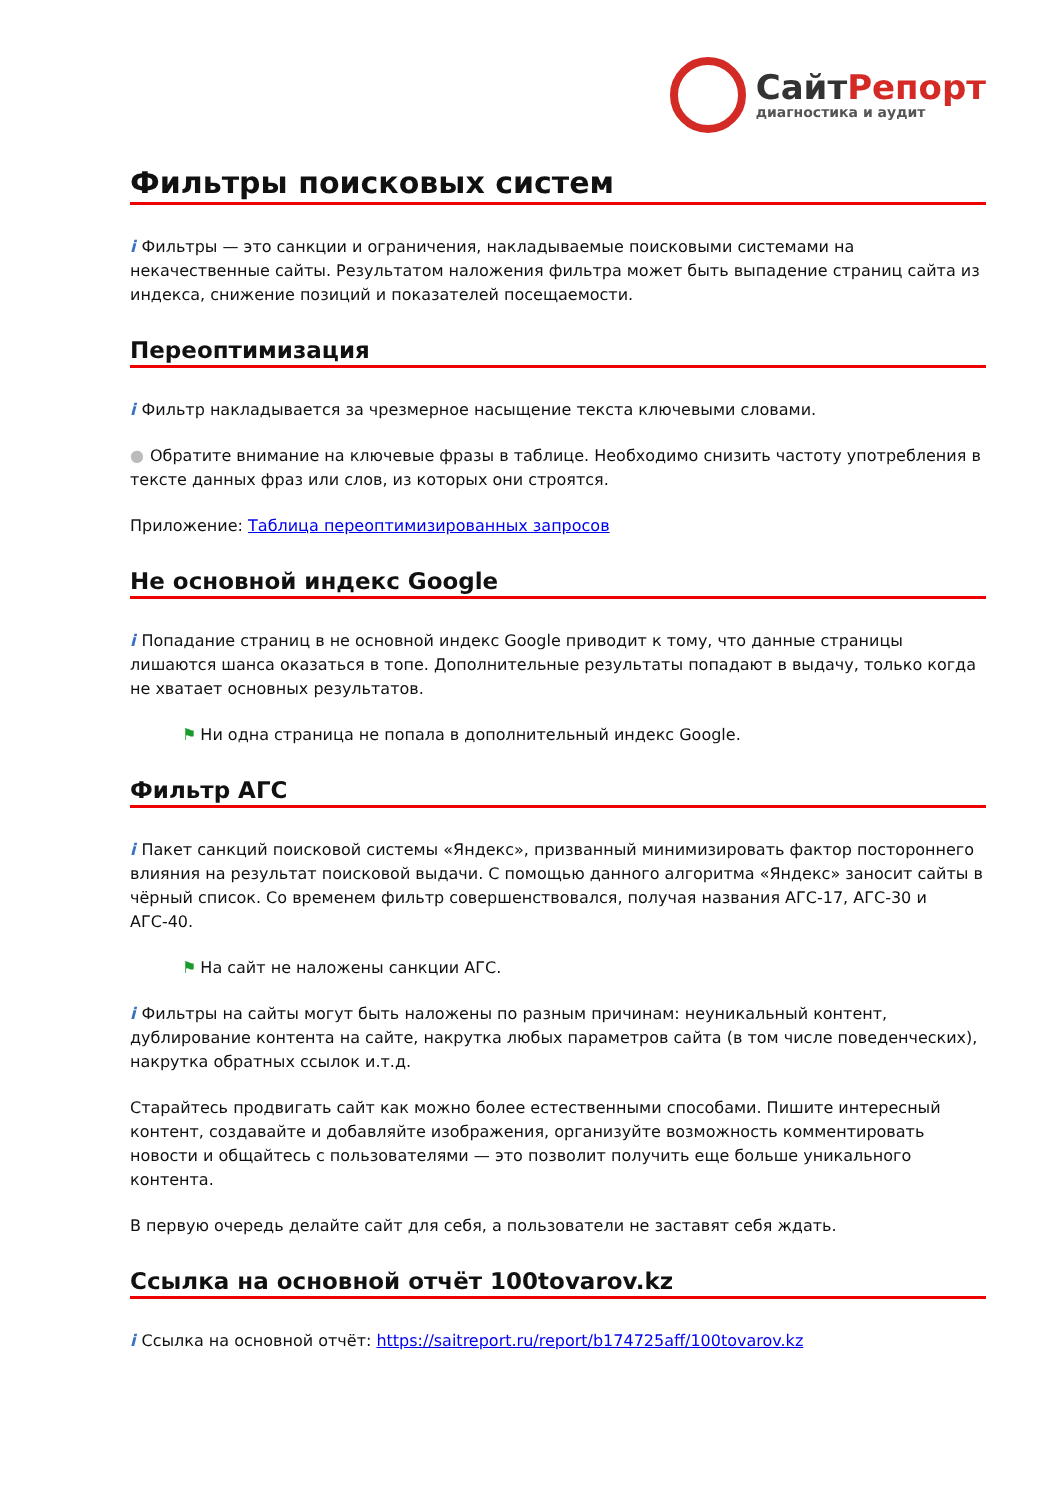СайтРепорт
диагностика и аудит
Фильтры поисковых систем
i Фильтры — это санкции и ограничения, накладываемые поисковыми системами на некачественные сайты. Результатом наложения фильтра может быть выпадение страниц сайта из индекса, снижение позиций и показателей посещаемости.
Переоптимизация
i Фильтр накладывается за чрезмерное насыщение текста ключевыми словами.
● Обратите внимание на ключевые фразы в таблице. Необходимо снизить частоту употребления в тексте данных фраз или слов, из которых они строятся.
Приложение: Таблица переоптимизированных запросов
Не основной индекс Google
i Попадание страниц в не основной индекс Google приводит к тому, что данные страницы лишаются шанса оказаться в топе. Дополнительные результаты попадают в выдачу, только когда не хватает основных результатов.
⚑ Ни одна страница не попала в дополнительный индекс Google.
Фильтр АГС
i Пакет санкций поисковой системы «Яндекс», призванный минимизировать фактор постороннего влияния на результат поисковой выдачи. С помощью данного алгоритма «Яндекс» заносит сайты в чёрный список. Со временем фильтр совершенствовался, получая названия АГС-17, АГС-30 и АГС-40.
⚑ На сайт не наложены санкции АГС.
i Фильтры на сайты могут быть наложены по разным причинам: неуникальный контент, дублирование контента на сайте, накрутка любых параметров сайта (в том числе поведенческих), накрутка обратных ссылок и.т.д.
Старайтесь продвигать сайт как можно более естественными способами. Пишите интересный контент, создавайте и добавляйте изображения, организуйте возможность комментировать новости и общайтесь с пользователями — это позволит получить еще больше уникального контента.
В первую очередь делайте сайт для себя, а пользователи не заставят себя ждать.
Ссылка на основной отчёт 100tovarov.kz
i Ссылка на основной отчёт: https://saitreport.ru/report/b174725aff/100tovarov.kz